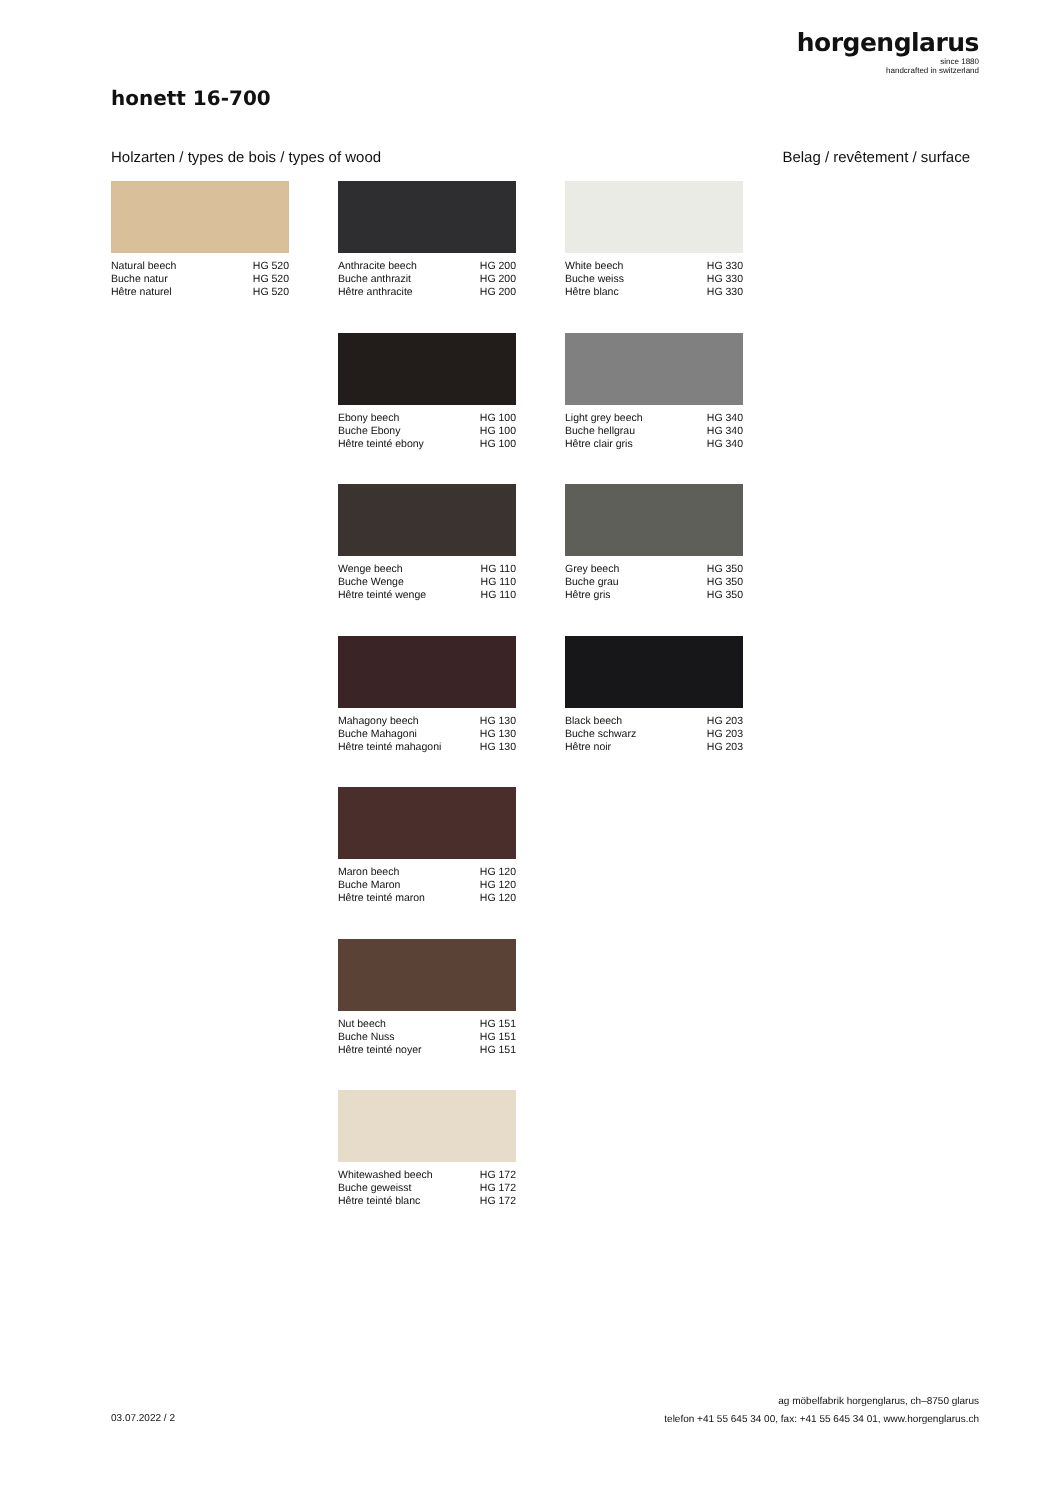horgenglarus
since 1880
handcrafted in switzerland
honett 16-700
Holzarten / types de bois / types of wood
Belag / revêtement / surface
Natural beech HG 520
Buche natur HG 520
Hêtre naturel HG 520
Anthracite beech HG 200
Buche anthrazit HG 200
Hêtre anthracite HG 200
White beech HG 330
Buche weiss HG 330
Hêtre blanc HG 330
Ebony beech HG 100
Buche Ebony HG 100
Hêtre teinté ebony HG 100
Light grey beech HG 340
Buche hellgrau HG 340
Hêtre clair gris HG 340
Wenge beech HG 110
Buche Wenge HG 110
Hêtre teinté wenge HG 110
Grey beech HG 350
Buche grau HG 350
Hêtre gris HG 350
Mahagony beech HG 130
Buche Mahagoni HG 130
Hêtre teinté mahagoni HG 130
Black beech HG 203
Buche schwarz HG 203
Hêtre noir HG 203
Maron beech HG 120
Buche Maron HG 120
Hêtre teinté maron HG 120
Nut beech HG 151
Buche Nuss HG 151
Hêtre teinté noyer HG 151
Whitewashed beech HG 172
Buche geweisst HG 172
Hêtre teinté blanc HG 172
03.07.2022 / 2
ag möbelfabrik horgenglarus, ch–8750 glarus
telefon +41 55 645 34 00, fax: +41 55 645 34 01, www.horgenglarus.ch